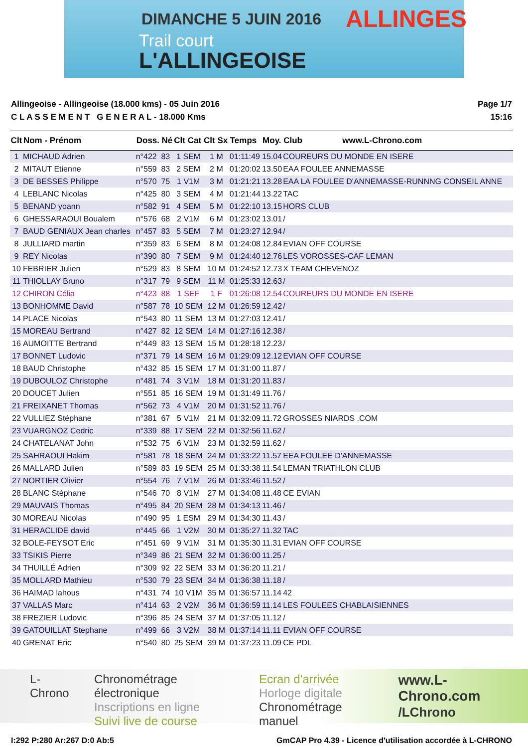DIMANCHE 5 JUIN 2016 ALLINGES
Trail court
L'ALLINGEOISE
Allingeoise - Allingeoise (18.000 kms) - 05 Juin 2016
C L A S S E M E N T G E N E R A L - 18.000 Kms
Page 1/7
15:16
| Clt | Nom - Prénom | Doss. | Né | Clt Cat | Clt Sx | Temps | Moy. | Club www.L-Chrono.com |
| --- | --- | --- | --- | --- | --- | --- | --- | --- |
| 1 | MICHAUD Adrien | n°422 | 83 | 1 SEM | 1 M | 01:11:49 | 15.04 | COUREURS DU MONDE EN ISERE |
| 2 | MITAUT Etienne | n°559 | 83 | 2 SEM | 2 M | 01:20:02 | 13.50 | EAA FOULEE ANNEMASSE |
| 3 | DE BESSES Philippe | n°570 | 75 | 1 V1M | 3 M | 01:21:21 | 13.28 | EAA LA FOULEE D'ANNEMASSE-RUNNNG CONSEIL ANNE |
| 4 | LEBLANC Nicolas | n°425 | 80 | 3 SEM | 4 M | 01:21:44 | 13.22 | TAC |
| 5 | BENAND yoann | n°582 | 91 | 4 SEM | 5 M | 01:22:10 | 13.15 | HORS CLUB |
| 6 | GHESSARAOUI Boualem | n°576 | 68 | 2 V1M | 6 M | 01:23:02 | 13.01 | / |
| 7 | BAUD GENIAUX Jean charles | n°457 | 83 | 5 SEM | 7 M | 01:23:27 | 12.94 | / |
| 8 | JULLIARD martin | n°359 | 83 | 6 SEM | 8 M | 01:24:08 | 12.84 | EVIAN OFF COURSE |
| 9 | REY Nicolas | n°390 | 80 | 7 SEM | 9 M | 01:24:40 | 12.76 | LES VOROSSES-CAF LEMAN |
| 10 | FEBRIER Julien | n°529 | 83 | 8 SEM | 10 M | 01:24:52 | 12.73 | X TEAM CHEVENOZ |
| 11 | THIOLLAY Bruno | n°317 | 79 | 9 SEM | 11 M | 01:25:33 | 12.63 | / |
| 12 | CHIRON Célia | n°423 | 88 | 1 SEF | 1 F | 01:26:08 | 12.54 | COUREURS DU MONDE EN ISERE |
| 13 | BONHOMME David | n°587 | 78 | 10 SEM | 12 M | 01:26:59 | 12.42 | / |
| 14 | PLACE Nicolas | n°543 | 80 | 11 SEM | 13 M | 01:27:03 | 12.41 | / |
| 15 | MOREAU Bertrand | n°427 | 82 | 12 SEM | 14 M | 01:27:16 | 12.38 | / |
| 16 | AUMOITTE Bertrand | n°449 | 83 | 13 SEM | 15 M | 01:28:18 | 12.23 | / |
| 17 | BONNET Ludovic | n°371 | 79 | 14 SEM | 16 M | 01:29:09 | 12.12 | EVIAN OFF COURSE |
| 18 | BAUD Christophe | n°432 | 85 | 15 SEM | 17 M | 01:31:00 | 11.87 | / |
| 19 | DUBOULOZ Christophe | n°481 | 74 | 3 V1M | 18 M | 01:31:20 | 11.83 | / |
| 20 | DOUCET Julien | n°551 | 85 | 16 SEM | 19 M | 01:31:49 | 11.76 | / |
| 21 | FREIXANET Thomas | n°562 | 73 | 4 V1M | 20 M | 01:31:52 | 11.76 | / |
| 22 | VULLIEZ Stéphane | n°381 | 67 | 5 V1M | 21 M | 01:32:09 | 11.72 | GROSSES NIARDS .COM |
| 23 | VUARGNOZ Cedric | n°339 | 88 | 17 SEM | 22 M | 01:32:56 | 11.62 | / |
| 24 | CHATELANAT John | n°532 | 75 | 6 V1M | 23 M | 01:32:59 | 11.62 | / |
| 25 | SAHRAOUI Hakim | n°581 | 78 | 18 SEM | 24 M | 01:33:22 | 11.57 | EEA FOULEE D'ANNEMASSE |
| 26 | MALLARD Julien | n°589 | 83 | 19 SEM | 25 M | 01:33:38 | 11.54 | LEMAN TRIATHLON CLUB |
| 27 | NORTIER Olivier | n°554 | 76 | 7 V1M | 26 M | 01:33:46 | 11.52 | / |
| 28 | BLANC Stéphane | n°546 | 70 | 8 V1M | 27 M | 01:34:08 | 11.48 | CE EVIAN |
| 29 | MAUVAIS Thomas | n°495 | 84 | 20 SEM | 28 M | 01:34:13 | 11.46 | / |
| 30 | MOREAU Nicolas | n°490 | 95 | 1 ESM | 29 M | 01:34:30 | 11.43 | / |
| 31 | HERACLIDE david | n°445 | 66 | 1 V2M | 30 M | 01:35:27 | 11.32 | TAC |
| 32 | BOLE-FEYSOT Eric | n°451 | 69 | 9 V1M | 31 M | 01:35:30 | 11.31 | EVIAN OFF COURSE |
| 33 | TSIKIS Pierre | n°349 | 86 | 21 SEM | 32 M | 01:36:00 | 11.25 | / |
| 34 | THUILLÉ Adrien | n°309 | 92 | 22 SEM | 33 M | 01:36:20 | 11.21 | / |
| 35 | MOLLARD Mathieu | n°530 | 79 | 23 SEM | 34 M | 01:36:38 | 11.18 | / |
| 36 | HAIMAD lahous | n°431 | 74 | 10 V1M | 35 M | 01:36:57 | 11.14 | 42 |
| 37 | VALLAS Marc | n°414 | 63 | 2 V2M | 36 M | 01:36:59 | 11.14 | LES FOULEES CHABLAISIENNES |
| 38 | FREZIER Ludovic | n°396 | 85 | 24 SEM | 37 M | 01:37:05 | 11.12 | / |
| 39 | GATOUILLAT Stephane | n°499 | 66 | 3 V2M | 38 M | 01:37:14 | 11.11 | EVIAN OFF COURSE |
| 40 | GRENAT Eric | n°540 | 80 | 25 SEM | 39 M | 01:37:23 | 11.09 | CE PDL |
L-Chrono Chronométrage électronique
Inscriptions en ligne
Suivi live de course
Ecran d'arrivée
Horloge digitale
Chronométrage manuel
www.L-Chrono.com
/LChrono
I:292 P:280 Ar:267 D:0 Ab:5 GmCAP Pro 4.39 - Licence d'utilisation accordée à L-CHRONO